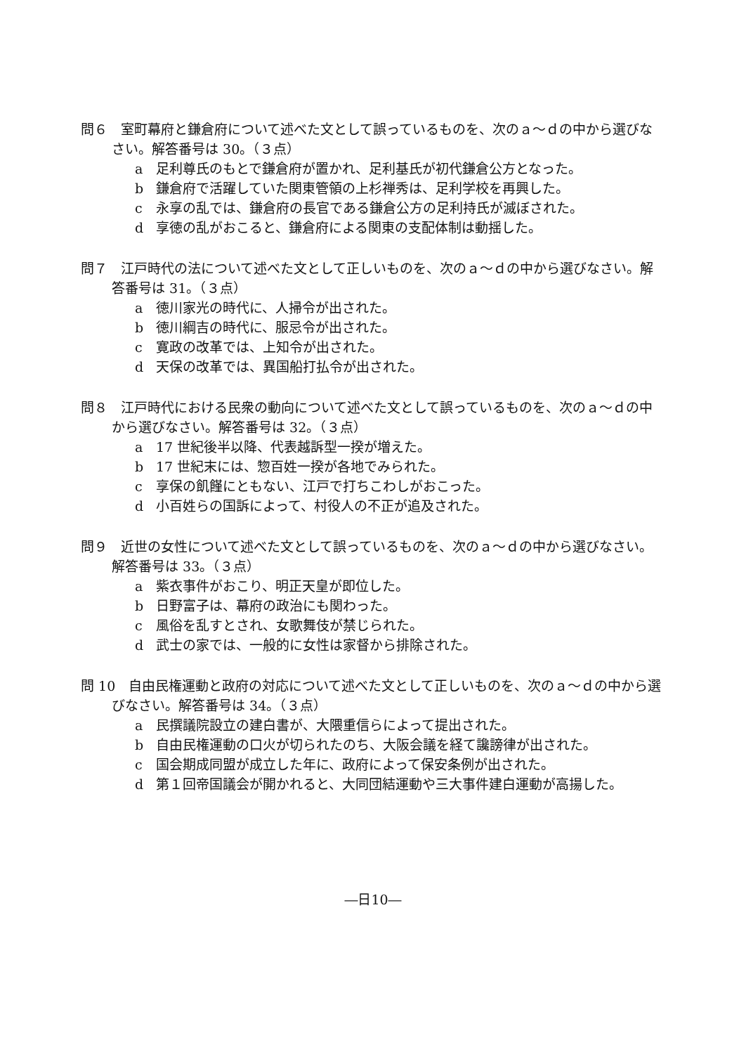問６　室町幕府と鎌倉府について述べた文として誤っているものを、次のａ～ｄの中から選びなさい。解答番号は 30。（３点）
a 足利尊氏のもとで鎌倉府が置かれ、足利基氏が初代鎌倉公方となった。
b 鎌倉府で活躍していた関東管領の上杉禅秀は、足利学校を再興した。
c 永享の乱では、鎌倉府の長官である鎌倉公方の足利持氏が滅ぼされた。
d 享徳の乱がおこると、鎌倉府による関東の支配体制は動揺した。
問７　江戸時代の法について述べた文として正しいものを、次のａ～ｄの中から選びなさい。解答番号は 31。（３点）
a 徳川家光の時代に、人掃令が出された。
b 徳川綱吉の時代に、服忌令が出された。
c 寛政の改革では、上知令が出された。
d 天保の改革では、異国船打払令が出された。
問８　江戸時代における民衆の動向について述べた文として誤っているものを、次のａ～ｄの中から選びなさい。解答番号は 32。（３点）
a 17 世紀後半以降、代表越訴型一揆が増えた。
b 17 世紀末には、惣百姓一揆が各地でみられた。
c 享保の飢饉にともない、江戸で打ちこわしがおこった。
d 小百姓らの国訴によって、村役人の不正が追及された。
問９　近世の女性について述べた文として誤っているものを、次のａ～ｄの中から選びなさい。解答番号は 33。（３点）
a 紫衣事件がおこり、明正天皇が即位した。
b 日野富子は、幕府の政治にも関わった。
c 風俗を乱すとされ、女歌舞伎が禁じられた。
d 武士の家では、一般的に女性は家督から排除された。
問 10　自由民権運動と政府の対応について述べた文として正しいものを、次のａ～ｄの中から選びなさい。解答番号は 34。（３点）
a 民撰議院設立の建白書が、大隈重信らによって提出された。
b 自由民権運動の口火が切られたのち、大阪会議を経て讒謗律が出された。
c 国会期成同盟が成立した年に、政府によって保安条例が出された。
d 第１回帝国議会が開かれると、大同団結運動や三大事件建白運動が高揚した。
―日10―